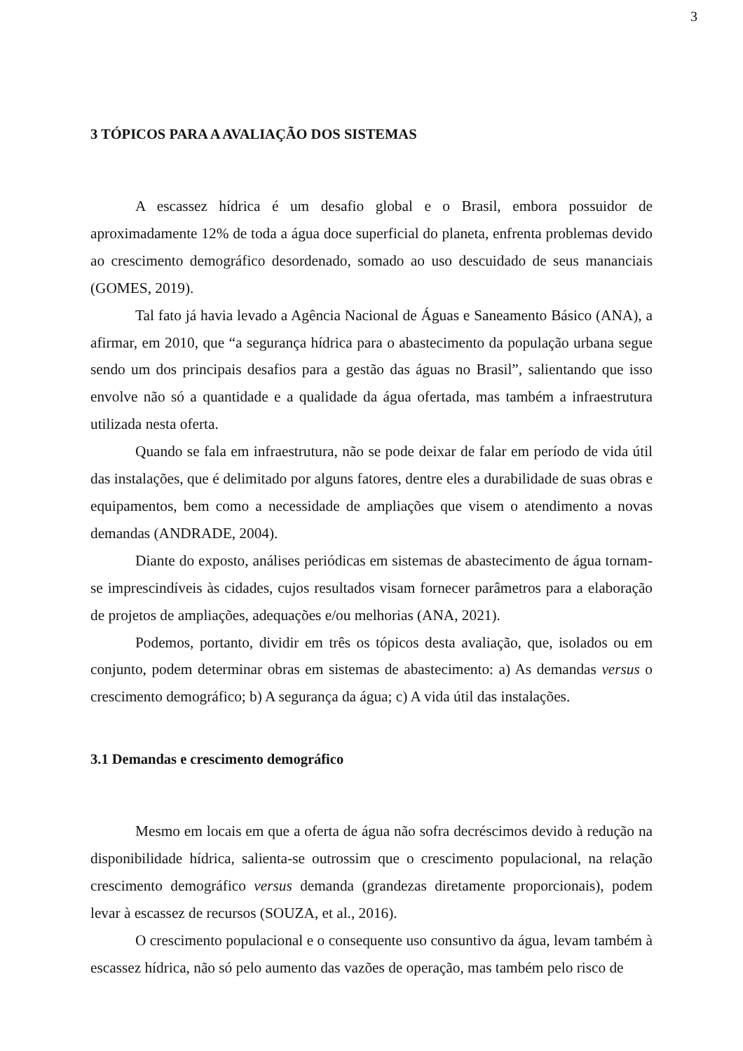3
3 TÓPICOS PARA A AVALIAÇÃO DOS SISTEMAS
A escassez hídrica é um desafio global e o Brasil, embora possuidor de aproximadamente 12% de toda a água doce superficial do planeta, enfrenta problemas devido ao crescimento demográfico desordenado, somado ao uso descuidado de seus mananciais (GOMES, 2019).
Tal fato já havia levado a Agência Nacional de Águas e Saneamento Básico (ANA), a afirmar, em 2010, que “a segurança hídrica para o abastecimento da população urbana segue sendo um dos principais desafios para a gestão das águas no Brasil”, salientando que isso envolve não só a quantidade e a qualidade da água ofertada, mas também a infraestrutura utilizada nesta oferta.
Quando se fala em infraestrutura, não se pode deixar de falar em período de vida útil das instalações, que é delimitado por alguns fatores, dentre eles a durabilidade de suas obras e equipamentos, bem como a necessidade de ampliações que visem o atendimento a novas demandas (ANDRADE, 2004).
Diante do exposto, análises periódicas em sistemas de abastecimento de água tornam-se imprescindíveis às cidades, cujos resultados visam fornecer parâmetros para a elaboração de projetos de ampliações, adequações e/ou melhorias (ANA, 2021).
Podemos, portanto, dividir em três os tópicos desta avaliação, que, isolados ou em conjunto, podem determinar obras em sistemas de abastecimento: a) As demandas versus o crescimento demográfico; b) A segurança da água; c) A vida útil das instalações.
3.1 Demandas e crescimento demográfico
Mesmo em locais em que a oferta de água não sofra decréscimos devido à redução na disponibilidade hídrica, salienta-se outrossim que o crescimento populacional, na relação crescimento demográfico versus demanda (grandezas diretamente proporcionais), podem levar à escassez de recursos (SOUZA, et al., 2016).
O crescimento populacional e o consequente uso consuntivo da água, levam também à escassez hídrica, não só pelo aumento das vazões de operação, mas também pelo risco de